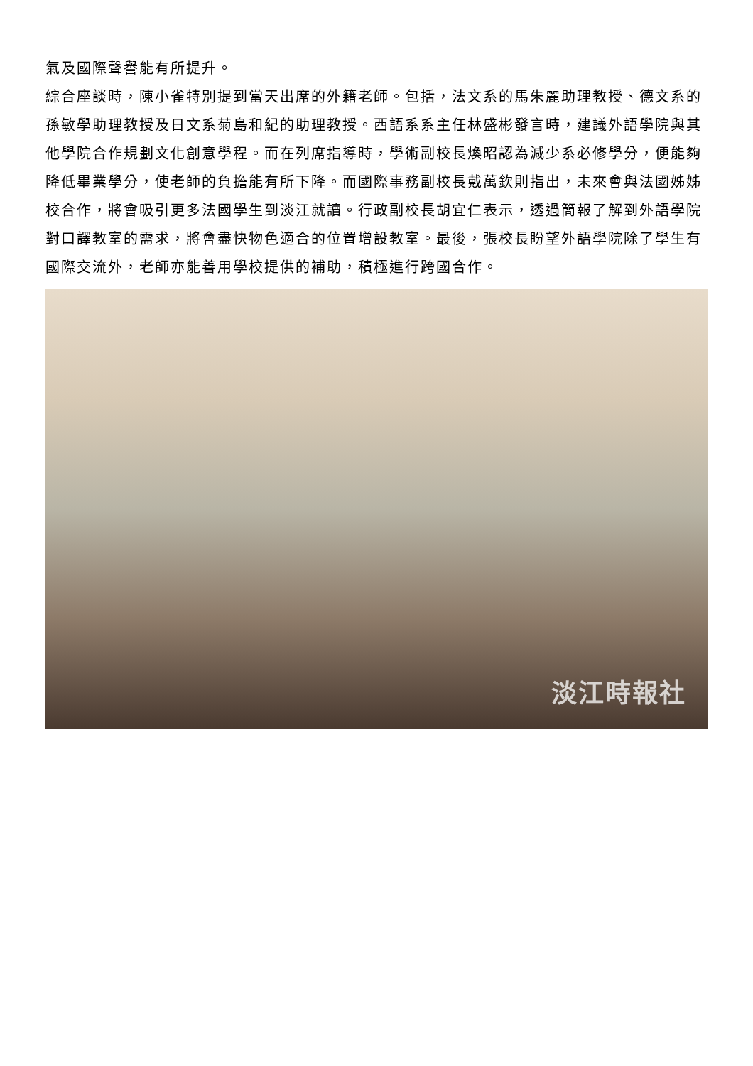氣及國際聲譽能有所提升。
綜合座談時，陳小雀特別提到當天出席的外籍老師。包括，法文系的馬朱麗助理教授、德文系的孫敏學助理教授及日文系菊島和紀的助理教授。西語系系主任林盛彬發言時，建議外語學院與其他學院合作規劃文化創意學程。而在列席指導時，學術副校長煥昭認為減少系必修學分，便能夠降低畢業學分，使老師的負擔能有所下降。而國際事務副校長戴萬欽則指出，未來會與法國姊姊校合作，將會吸引更多法國學生到淡江就讀。行政副校長胡宜仁表示，透過簡報了解到外語學院對口譯教室的需求，將會盡快物色適合的位置增設教室。最後，張校長盼望外語學院除了學生有國際交流外，老師亦能善用學校提供的補助，積極進行跨國合作。
淡江時報社